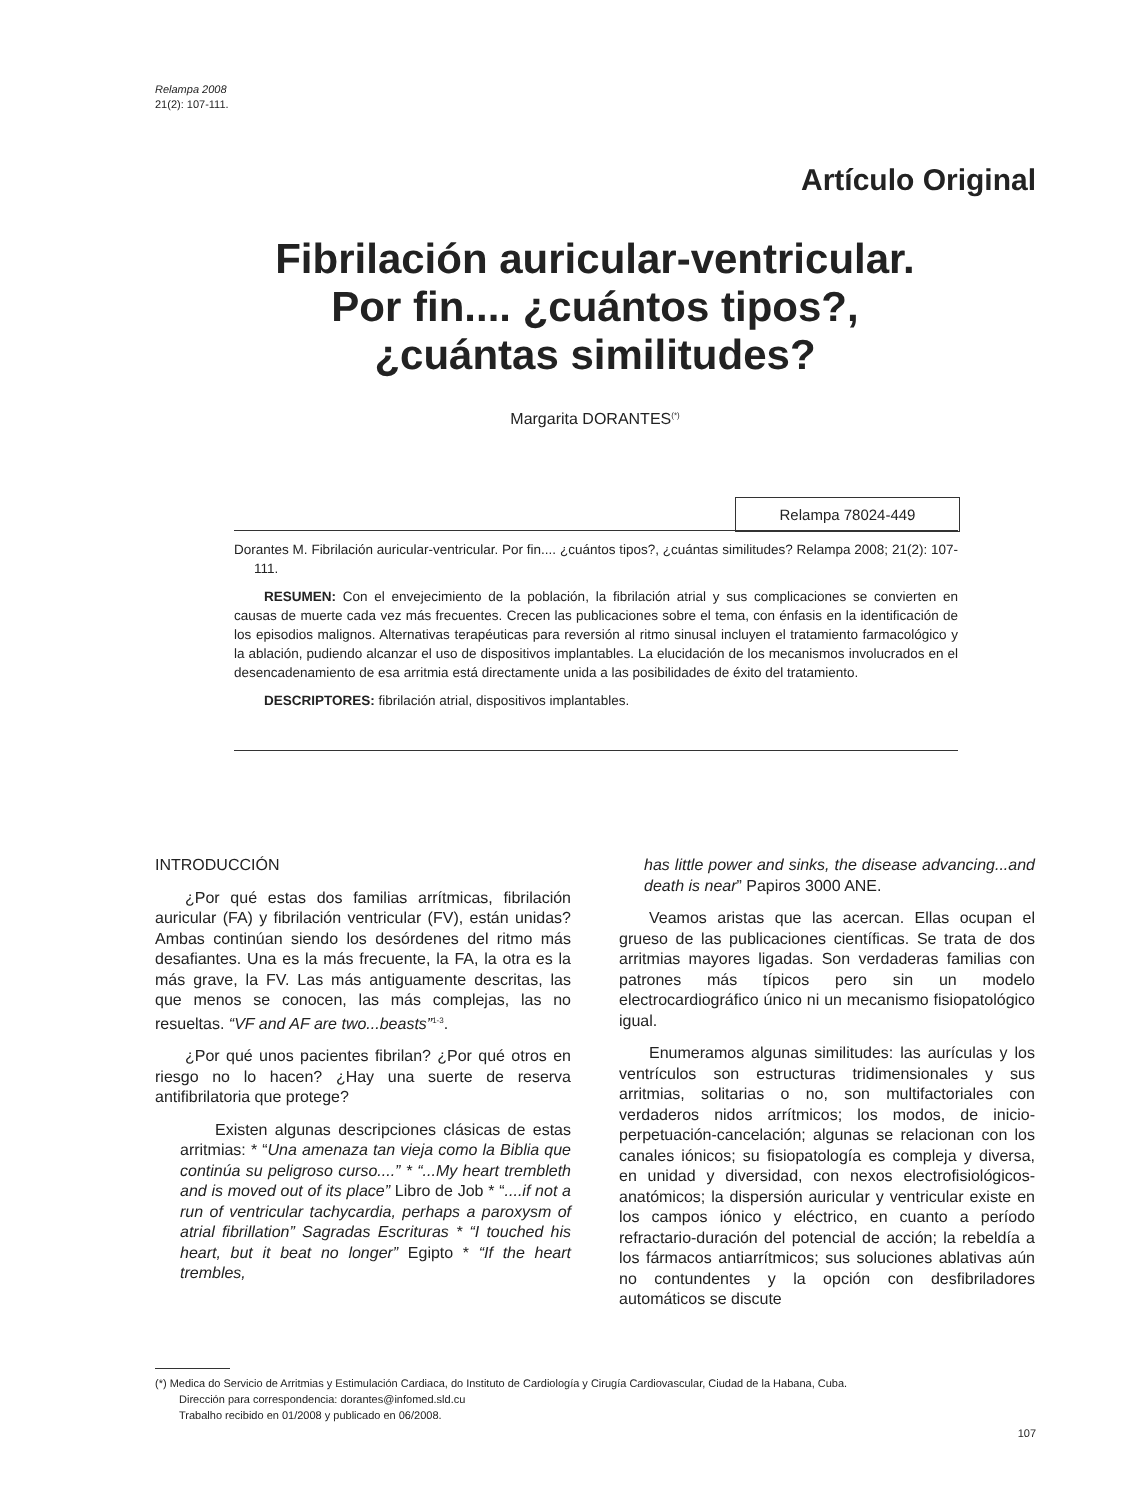Relampa 2008
21(2): 107-111.
Artículo Original
Fibrilación auricular-ventricular.
Por fin.... ¿cuántos tipos?,
¿cuántas similitudes?
Margarita DORANTES<sup>(*)</sup>
Relampa 78024-449
Dorantes M. Fibrilación auricular-ventricular. Por fin.... ¿cuántos tipos?, ¿cuántas similitudes? Relampa 2008; 21(2): 107-111.
RESUMEN: Con el envejecimiento de la población, la fibrilación atrial y sus complicaciones se convierten en causas de muerte cada vez más frecuentes. Crecen las publicaciones sobre el tema, con énfasis en la identificación de los episodios malignos. Alternativas terapéuticas para reversión al ritmo sinusal incluyen el tratamiento farmacológico y la ablación, pudiendo alcanzar el uso de dispositivos implantables. La elucidación de los mecanismos involucrados en el desencadenamiento de esa arritmia está directamente unida a las posibilidades de éxito del tratamiento.
DESCRIPTORES: fibrilación atrial, dispositivos implantables.
INTRODUCCIÓN
¿Por qué estas dos familias arrítmicas, fibrilación auricular (FA) y fibrilación ventricular (FV), están unidas? Ambas continúan siendo los desórdenes del ritmo más desafiantes. Una es la más frecuente, la FA, la otra es la más grave, la FV. Las más antiguamente descritas, las que menos se conocen, las más complejas, las no resueltas. “VF and AF are two...beasts”<sup>1-3</sup>.
¿Por qué unos pacientes fibrilan? ¿Por qué otros en riesgo no lo hacen? ¿Hay una suerte de reserva antifibrilatoria que protege?
Existen algunas descripciones clásicas de estas arritmias: * “Una amenaza tan vieja como la Biblia que continúa su peligroso curso....” * “...My heart trembleth and is moved out of its place” Libro de Job * “....if not a run of ventricular tachycardia, perhaps a paroxysm of atrial fibrillation” Sagradas Escrituras * “I touched his heart, but it beat no longer” Egipto * “If the heart trembles,
has little power and sinks, the disease advancing...and death is near” Papiros 3000 ANE.
Veamos aristas que las acercan. Ellas ocupan el grueso de las publicaciones científicas. Se trata de dos arritmias mayores ligadas. Son verdaderas familias con patrones más típicos pero sin un modelo electrocardiográfico único ni un mecanismo fisiopatológico igual.
Enumeramos algunas similitudes: las aurículas y los ventrículos son estructuras tridimensionales y sus arritmias, solitarias o no, son multifactoriales con verdaderos nidos arrítmicos; los modos, de inicio-perpetuación-cancelación; algunas se relacionan con los canales iónicos; su fisiopatología es compleja y diversa, en unidad y diversidad, con nexos electrofisiológicos-anatómicos; la dispersión auricular y ventricular existe en los campos iónico y eléctrico, en cuanto a período refractario-duración del potencial de acción; la rebeldía a los fármacos antiarrítmicos; sus soluciones ablativas aún no contundentes y la opción con desfibriladores automáticos se discute
(*) Medica do Servicio de Arritmias y Estimulación Cardiaca, do Instituto de Cardiología y Cirugía Cardiovascular, Ciudad de la Habana, Cuba.
Dirección para correspondencia: dorantes@infomed.sld.cu
Trabalho recibido en 01/2008 y publicado en 06/2008.
107